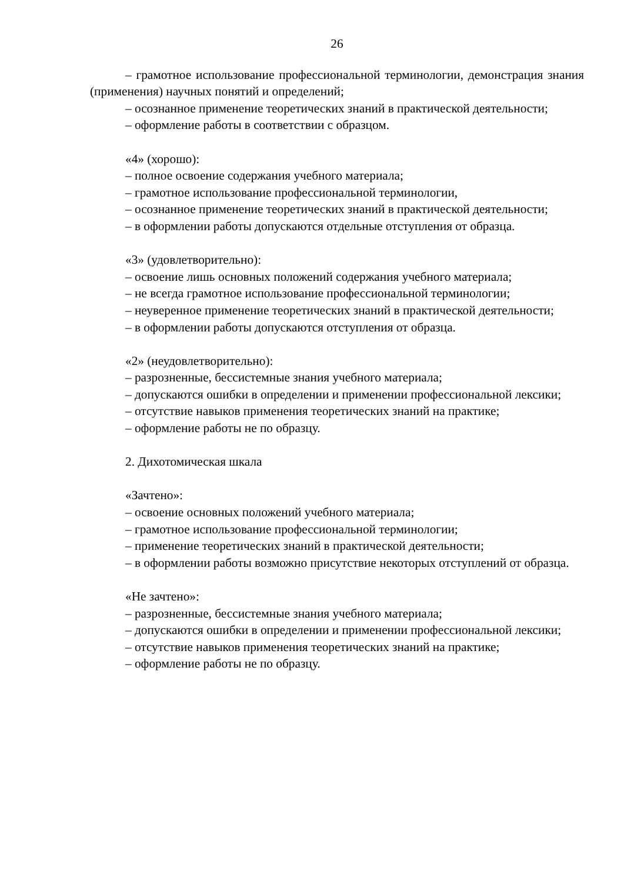26
– грамотное использование профессиональной терминологии, демонстрация знания (применения) научных понятий и определений;
– осознанное применение теоретических знаний в практической деятельности;
– оформление работы в соответствии с образцом.
«4» (хорошо):
– полное освоение содержания учебного материала;
– грамотное использование профессиональной терминологии,
– осознанное применение теоретических знаний в практической деятельности;
– в оформлении работы допускаются отдельные отступления от образца.
«3» (удовлетворительно):
– освоение лишь основных положений содержания учебного материала;
– не всегда грамотное использование профессиональной терминологии;
– неуверенное применение теоретических знаний в практической деятельности;
– в оформлении работы допускаются отступления от образца.
«2» (неудовлетворительно):
– разрозненные, бессистемные знания учебного материала;
– допускаются ошибки в определении и применении профессиональной лексики;
– отсутствие навыков применения теоретических знаний на практике;
– оформление работы не по образцу.
2. Дихотомическая шкала
«Зачтено»:
– освоение основных положений учебного материала;
– грамотное использование профессиональной терминологии;
– применение теоретических знаний в практической деятельности;
– в оформлении работы возможно присутствие некоторых отступлений от образца.
«Не зачтено»:
– разрозненные, бессистемные знания учебного материала;
– допускаются ошибки в определении и применении профессиональной лексики;
– отсутствие навыков применения теоретических знаний на практике;
– оформление работы не по образцу.